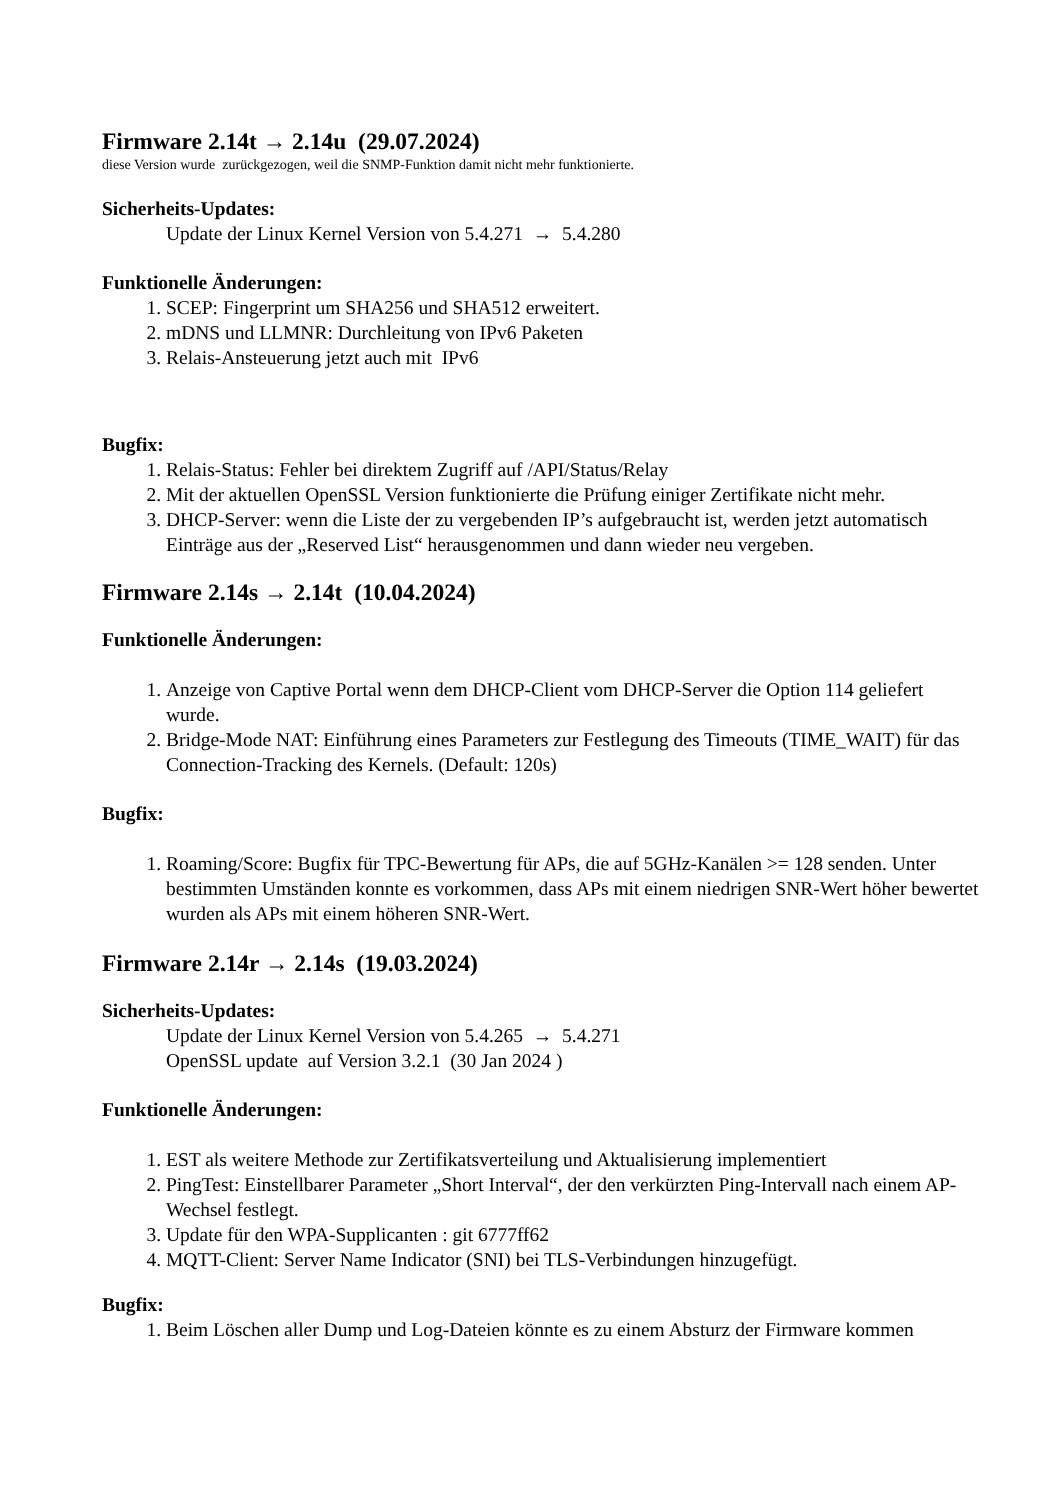Firmware 2.14t → 2.14u (29.07.2024)
diese Version wurde zurückgezogen, weil die SNMP-Funktion damit nicht mehr funktionierte.
Sicherheits-Updates:
Update der Linux Kernel Version von 5.4.271 → 5.4.280
Funktionelle Änderungen:
1. SCEP: Fingerprint um SHA256 und SHA512 erweitert.
2. mDNS und LLMNR: Durchleitung von IPv6 Paketen
3. Relais-Ansteuerung jetzt auch mit IPv6
Bugfix:
1. Relais-Status: Fehler bei direktem Zugriff auf /API/Status/Relay
2. Mit der aktuellen OpenSSL Version funktionierte die Prüfung einiger Zertifikate nicht mehr.
3. DHCP-Server: wenn die Liste der zu vergebenden IP’s aufgebraucht ist, werden jetzt automatisch Einträge aus der „Reserved List“ herausgenommen und dann wieder neu vergeben.
Firmware 2.14s → 2.14t (10.04.2024)
Funktionelle Änderungen:
1. Anzeige von Captive Portal wenn dem DHCP-Client vom DHCP-Server die Option 114 geliefert wurde.
2. Bridge-Mode NAT: Einführung eines Parameters zur Festlegung des Timeouts (TIME_WAIT) für das Connection-Tracking des Kernels. (Default: 120s)
Bugfix:
1. Roaming/Score: Bugfix für TPC-Bewertung für APs, die auf 5GHz-Kanälen >= 128 senden. Unter bestimmten Umständen konnte es vorkommen, dass APs mit einem niedrigen SNR-Wert höher bewertet wurden als APs mit einem höheren SNR-Wert.
Firmware 2.14r → 2.14s (19.03.2024)
Sicherheits-Updates:
Update der Linux Kernel Version von 5.4.265 → 5.4.271
OpenSSL update auf Version 3.2.1 (30 Jan 2024 )
Funktionelle Änderungen:
1. EST als weitere Methode zur Zertifikatsverteilung und Aktualisierung implementiert
2. PingTest: Einstellbarer Parameter „Short Interval“, der den verkürzten Ping-Intervall nach einem AP-Wechsel festlegt.
3. Update für den WPA-Supplicanten : git 6777ff62
4. MQTT-Client: Server Name Indicator (SNI) bei TLS-Verbindungen hinzugefügt.
Bugfix:
1. Beim Löschen aller Dump und Log-Dateien könnte es zu einem Absturz der Firmware kommen